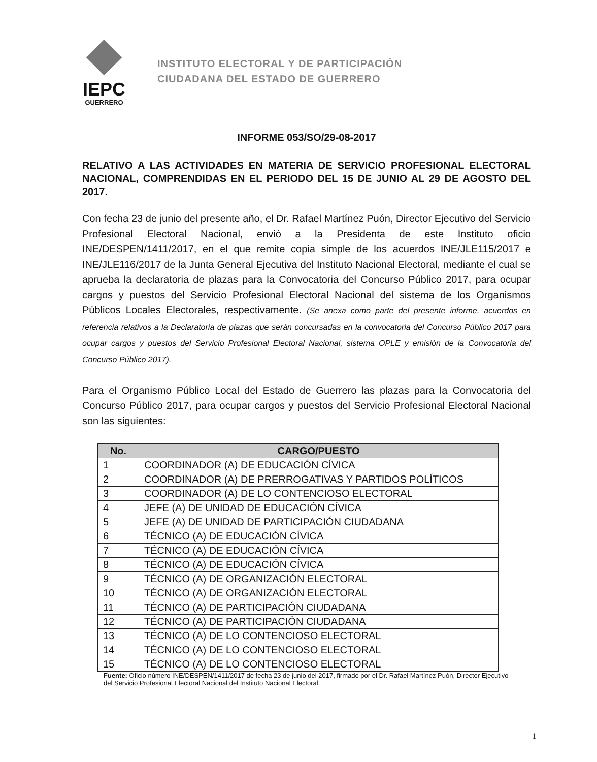IEPC
GUERRERO
INSTITUTO ELECTORAL Y DE PARTICIPACIÓN
CIUDADANA DEL ESTADO DE GUERRERO
INFORME 053/SO/29-08-2017
RELATIVO A LAS ACTIVIDADES EN MATERIA DE SERVICIO PROFESIONAL ELECTORAL NACIONAL, COMPRENDIDAS EN EL PERIODO DEL 15 DE JUNIO AL 29 DE AGOSTO DEL 2017.
Con fecha 23 de junio del presente año, el Dr. Rafael Martínez Puón, Director Ejecutivo del Servicio Profesional Electoral Nacional, envió a la Presidenta de este Instituto oficio INE/DESPEN/1411/2017, en el que remite copia simple de los acuerdos INE/JLE115/2017 e INE/JLE116/2017 de la Junta General Ejecutiva del Instituto Nacional Electoral, mediante el cual se aprueba la declaratoria de plazas para la Convocatoria del Concurso Público 2017, para ocupar cargos y puestos del Servicio Profesional Electoral Nacional del sistema de los Organismos Públicos Locales Electorales, respectivamente. (Se anexa como parte del presente informe, acuerdos en referencia relativos a la Declaratoria de plazas que serán concursadas en la convocatoria del Concurso Público 2017 para ocupar cargos y puestos del Servicio Profesional Electoral Nacional, sistema OPLE y emisión de la Convocatoria del Concurso Público 2017).
Para el Organismo Público Local del Estado de Guerrero las plazas para la Convocatoria del Concurso Público 2017, para ocupar cargos y puestos del Servicio Profesional Electoral Nacional son las siguientes:
| No. | CARGO/PUESTO |
| --- | --- |
| 1 | COORDINADOR (A) DE EDUCACIÓN CÍVICA |
| 2 | COORDINADOR (A) DE PRERROGATIVAS Y PARTIDOS POLÍTICOS |
| 3 | COORDINADOR (A) DE LO CONTENCIOSO ELECTORAL |
| 4 | JEFE (A) DE UNIDAD DE EDUCACIÓN CÍVICA |
| 5 | JEFE (A) DE UNIDAD DE PARTICIPACIÓN CIUDADANA |
| 6 | TÉCNICO (A) DE EDUCACIÓN CÍVICA |
| 7 | TÉCNICO (A) DE EDUCACIÓN CÍVICA |
| 8 | TÉCNICO (A) DE EDUCACIÓN CÍVICA |
| 9 | TÉCNICO (A) DE ORGANIZACIÓN ELECTORAL |
| 10 | TÉCNICO (A) DE ORGANIZACIÓN ELECTORAL |
| 11 | TÉCNICO (A) DE PARTICIPACIÓN CIUDADANA |
| 12 | TÉCNICO (A) DE PARTICIPACIÓN CIUDADANA |
| 13 | TÉCNICO (A) DE LO CONTENCIOSO ELECTORAL |
| 14 | TÉCNICO (A) DE LO CONTENCIOSO ELECTORAL |
| 15 | TÉCNICO (A) DE LO CONTENCIOSO ELECTORAL |
Fuente: Oficio número INE/DESPEN/1411/2017 de fecha 23 de junio del 2017, firmado por el Dr. Rafael Martínez Puón, Director Ejecutivo del Servicio Profesional Electoral Nacional del Instituto Nacional Electoral.
1